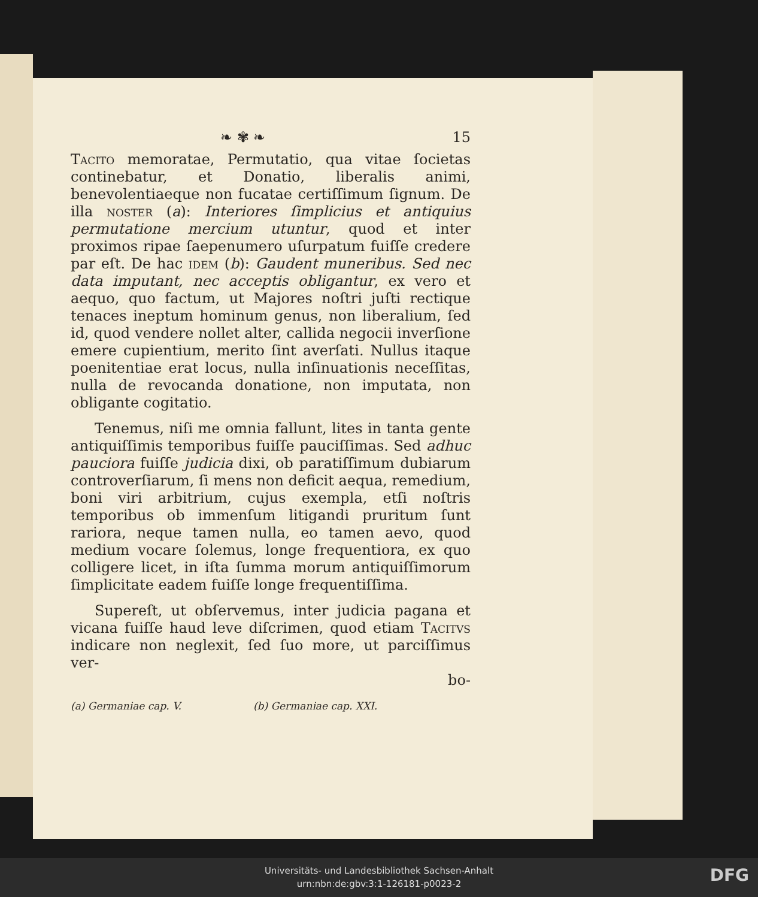❧ ✾ ❧ 15
Tacito memoratae, Permutatio, qua vitae ſocietas continebatur, et Donatio, liberalis animi, benevolentiaeque non fucatae certiſſimum ſignum. De illa noster (a): Interiores ſimplicius et antiquius permutatione mercium utuntur, quod et inter proximos ripae ſaepenumero uſurpatum fuiſſe credere par eſt. De hac idem (b): Gaudent muneribus. Sed nec data imputant, nec acceptis obligantur, ex vero et aequo, quo factum, ut Majores noſtri juſti rectique tenaces ineptum hominum genus, non liberalium, ſed id, quod vendere nollet alter, callida negocii inverſione emere cupientium, merito ſint averſati. Nullus itaque poenitentiae erat locus, nulla inſinuationis neceſſitas, nulla de revocanda donatione, non imputata, non obligante cogitatio.
Tenemus, niſi me omnia fallunt, lites in tanta gente antiquiſſimis temporibus fuiſſe pauciſſimas. Sed adhuc pauciora fuiſſe judicia dixi, ob paratiſſimum dubiarum controverſiarum, ſi mens non deficit aequa, remedium, boni viri arbitrium, cujus exempla, etſi noſtris temporibus ob immenſum litigandi pruritum ſunt rariora, neque tamen nulla, eo tamen aevo, quod medium vocare ſolemus, longe frequentiora, ex quo colligere licet, in iſta ſumma morum antiquiſſimorum ſimplicitate eadem fuiſſe longe frequentiſſima.
Supereſt, ut obſervemus, inter judicia pagana et vicana fuiſſe haud leve diſcrimen, quod etiam Tacitvs indicare non neglexit, ſed ſuo more, ut parciſſimus ver-
bo-
(a) Germaniae cap. V. (b) Germaniae cap. XXI.
Universitäts- und Landesbibliothek Sachsen-Anhalt
urn:nbn:de:gbv:3:1-126181-p0023-2
DFG